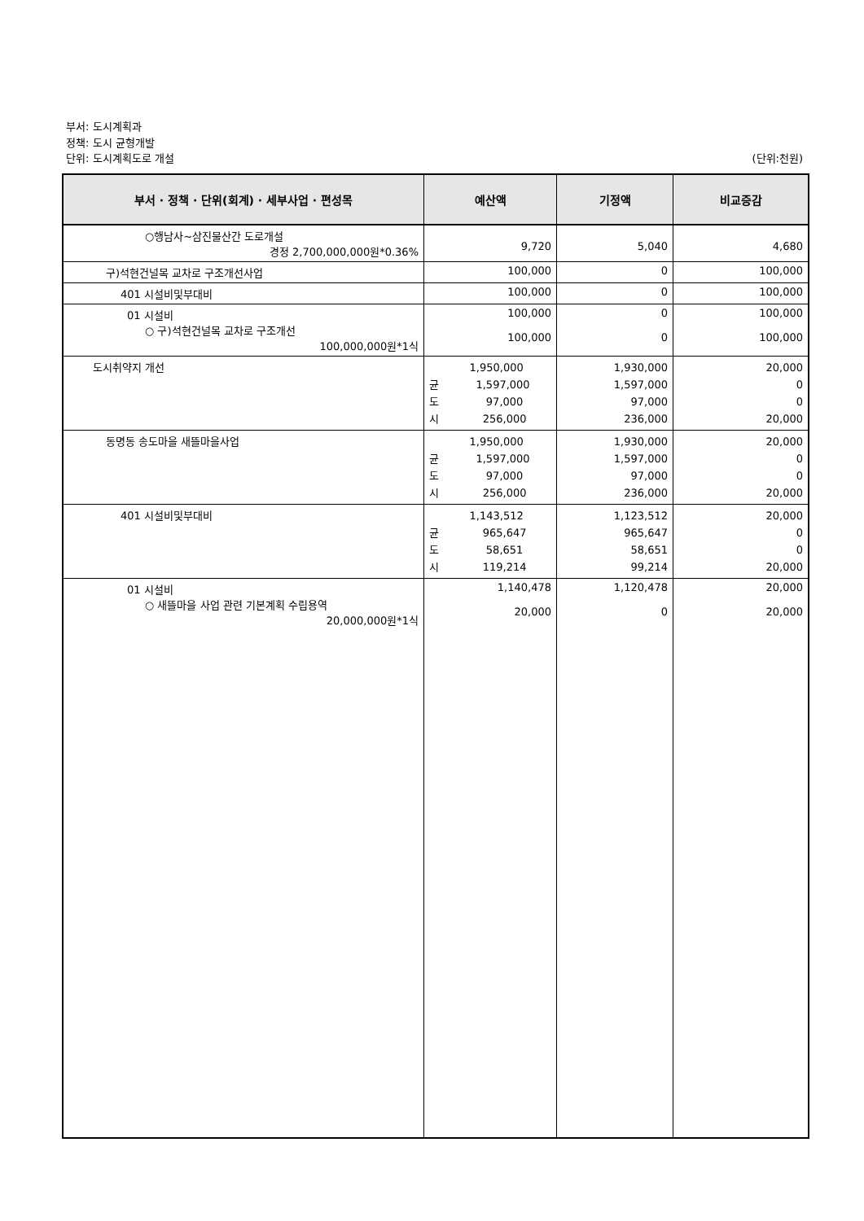부서: 도시계획과
정책: 도시 균형개발
단위: 도시계획도로 개설
(단위:천원)
| 부서 · 정책 · 단위(회계) · 세부사업 · 편성목 | 예산액 | 기정액 | 비교증감 |
| --- | --- | --- | --- |
| ○행남사~삼진물산간 도로개설 경정 2,700,000,000원*0.36% | 9,720 | 5,040 | 4,680 |
| 구)석현건널목 교차로 구조개선사업 | 100,000 | 0 | 100,000 |
| 401 시설비및부대비 | 100,000 | 0 | 100,000 |
| 01 시설비 ○ 구)석현건널목 교차로 구조개선 100,000,000원*1식 | 100,000 100,000 | 0 0 | 100,000 100,000 |
| 도시취약지 개선 | 1,950,000 균 1,597,000 도 97,000 시 256,000 | 1,930,000 1,597,000 97,000 236,000 | 20,000 0 0 20,000 |
| 동명동 송도마을 새뜰마을사업 | 1,950,000 균 1,597,000 도 97,000 시 256,000 | 1,930,000 1,597,000 97,000 236,000 | 20,000 0 0 20,000 |
| 401 시설비및부대비 | 1,143,512 균 965,647 도 58,651 시 119,214 | 1,123,512 965,647 58,651 99,214 | 20,000 0 0 20,000 |
| 01 시설비 ○ 새뜰마을 사업 관련 기본계획 수립용역 20,000,000원*1식 | 1,140,478 20,000 | 1,120,478 0 | 20,000 20,000 |